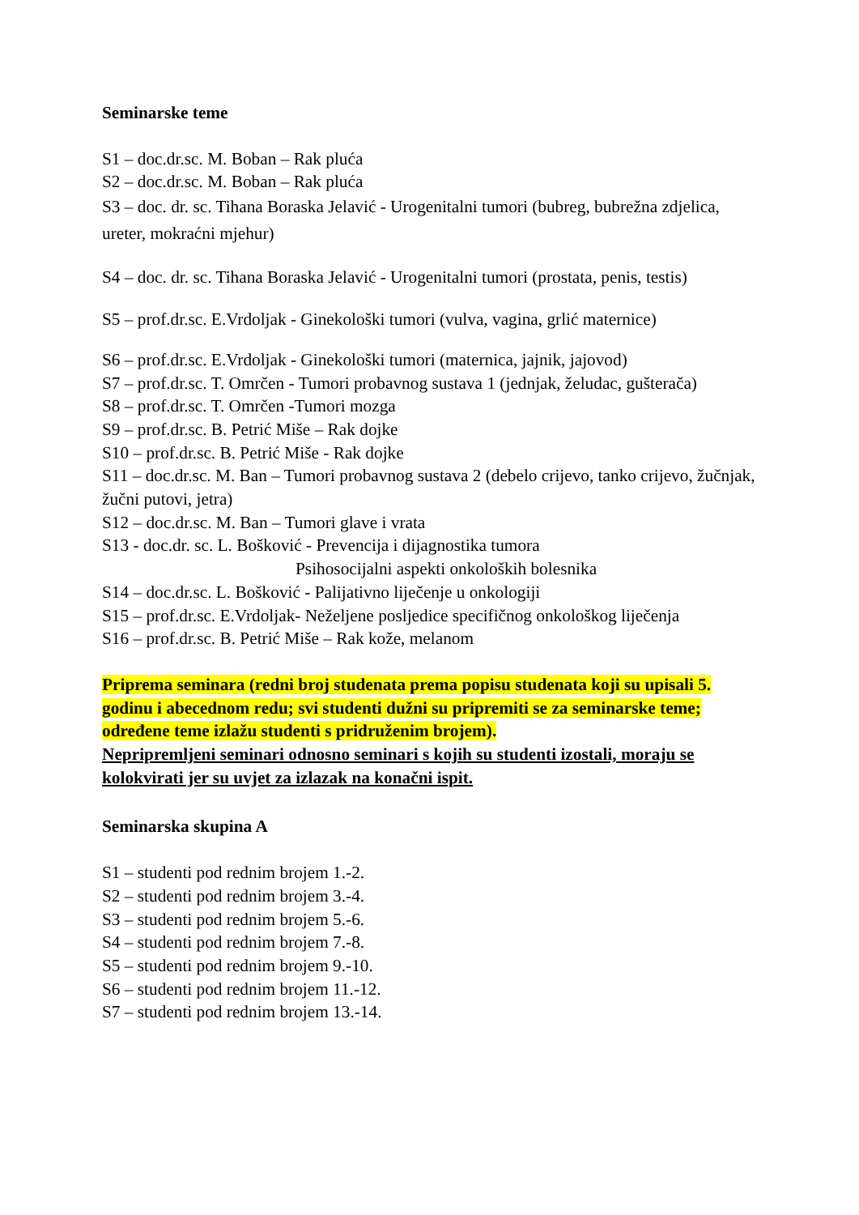Seminarske teme
S1 – doc.dr.sc. M. Boban – Rak pluća
S2 – doc.dr.sc. M. Boban – Rak pluća
S3 – doc. dr. sc. Tihana Boraska Jelavić - Urogenitalni tumori (bubreg, bubrežna zdjelica, ureter, mokraćni mjehur)
S4 – doc. dr. sc. Tihana Boraska Jelavić - Urogenitalni tumori (prostata, penis, testis)
S5 – prof.dr.sc. E.Vrdoljak - Ginekološki tumori (vulva, vagina, grlić maternice)
S6 – prof.dr.sc. E.Vrdoljak - Ginekološki tumori (maternica, jajnik, jajovod)
S7 – prof.dr.sc. T. Omrčen - Tumori probavnog sustava 1 (jednjak, želudac, gušterača)
S8 – prof.dr.sc. T. Omrčen -Tumori mozga
S9 – prof.dr.sc. B. Petrić Miše – Rak dojke
S10 – prof.dr.sc. B. Petrić Miše - Rak dojke
S11 – doc.dr.sc. M. Ban – Tumori probavnog sustava 2 (debelo crijevo, tanko crijevo, žučnjak, žučni putovi, jetra)
S12 – doc.dr.sc. M. Ban – Tumori glave i vrata
S13 - doc.dr. sc. L. Bošković - Prevencija i dijagnostika tumora
Psihosocijalni aspekti onkoloških bolesnika
S14 – doc.dr.sc. L. Bošković - Palijativno liječenje u onkologiji
S15 – prof.dr.sc. E.Vrdoljak- Neželjene posljedice specifičnog onkološkog liječenja
S16 – prof.dr.sc. B. Petrić Miše – Rak kože, melanom
Priprema seminara (redni broj studenata prema popisu studenata koji su upisali 5. godinu i abecednom redu; svi studenti dužni su pripremiti se za seminarske teme; određene teme izlažu studenti s pridruženim brojem).
Nepripremljeni seminari odnosno seminari s kojih su studenti izostali, moraju se kolokvirati jer su uvjet za izlazak na konačni ispit.
Seminarska skupina A
S1 – studenti pod rednim brojem 1.-2.
S2 – studenti pod rednim brojem 3.-4.
S3 – studenti pod rednim brojem 5.-6.
S4 – studenti pod rednim brojem 7.-8.
S5 – studenti pod rednim brojem 9.-10.
S6 – studenti pod rednim brojem 11.-12.
S7 – studenti pod rednim brojem 13.-14.